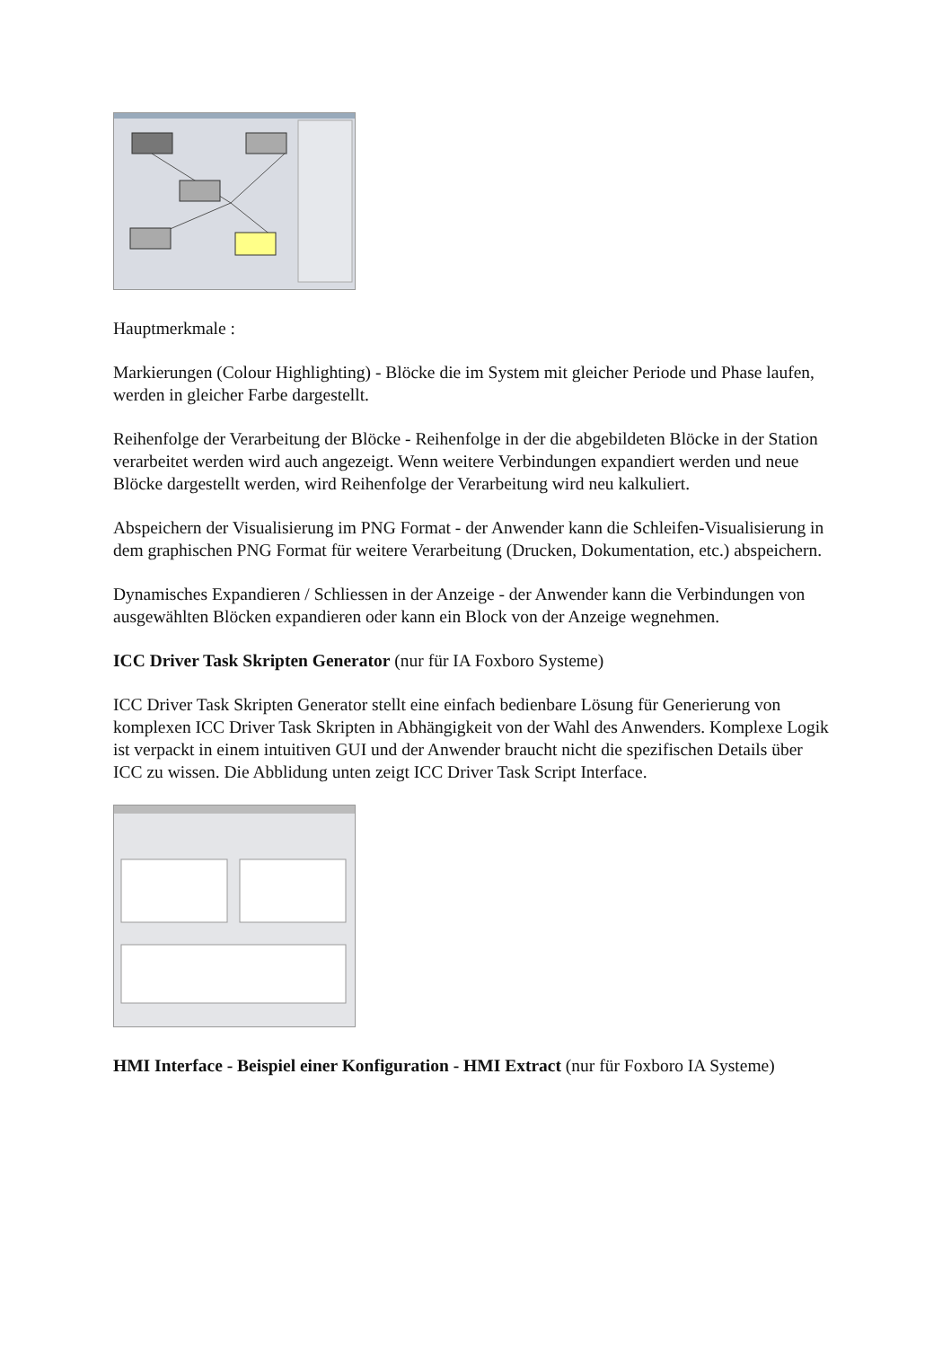Hauptmerkmale :
Markierungen (Colour Highlighting) - Blöcke die im System mit gleicher Periode und Phase laufen, werden in gleicher Farbe dargestellt.
Reihenfolge der Verarbeitung der Blöcke - Reihenfolge in der die abgebildeten Blöcke in der Station verarbeitet werden wird auch angezeigt. Wenn weitere Verbindungen expandiert werden und neue Blöcke dargestellt werden, wird Reihenfolge der Verarbeitung wird neu kalkuliert.
Abspeichern der Visualisierung im PNG Format - der Anwender kann die Schleifen-Visualisierung in dem graphischen PNG Format für weitere Verarbeitung (Drucken, Dokumentation, etc.) abspeichern.
Dynamisches Expandieren / Schliessen in der Anzeige - der Anwender kann die Verbindungen von ausgewählten Blöcken expandieren oder kann ein Block von der Anzeige wegnehmen.
ICC Driver Task Skripten Generator (nur für IA Foxboro Systeme)
ICC Driver Task Skripten Generator stellt eine einfach bedienbare Lösung für Generierung von komplexen ICC Driver Task Skripten in Abhängigkeit von der Wahl des Anwenders. Komplexe Logik ist verpackt in einem intuitiven GUI und der Anwender braucht nicht die spezifischen Details über ICC zu wissen. Die Abblidung unten zeigt ICC Driver Task Script Interface.
HMI Interface - Beispiel einer Konfiguration - HMI Extract (nur für Foxboro IA Systeme)